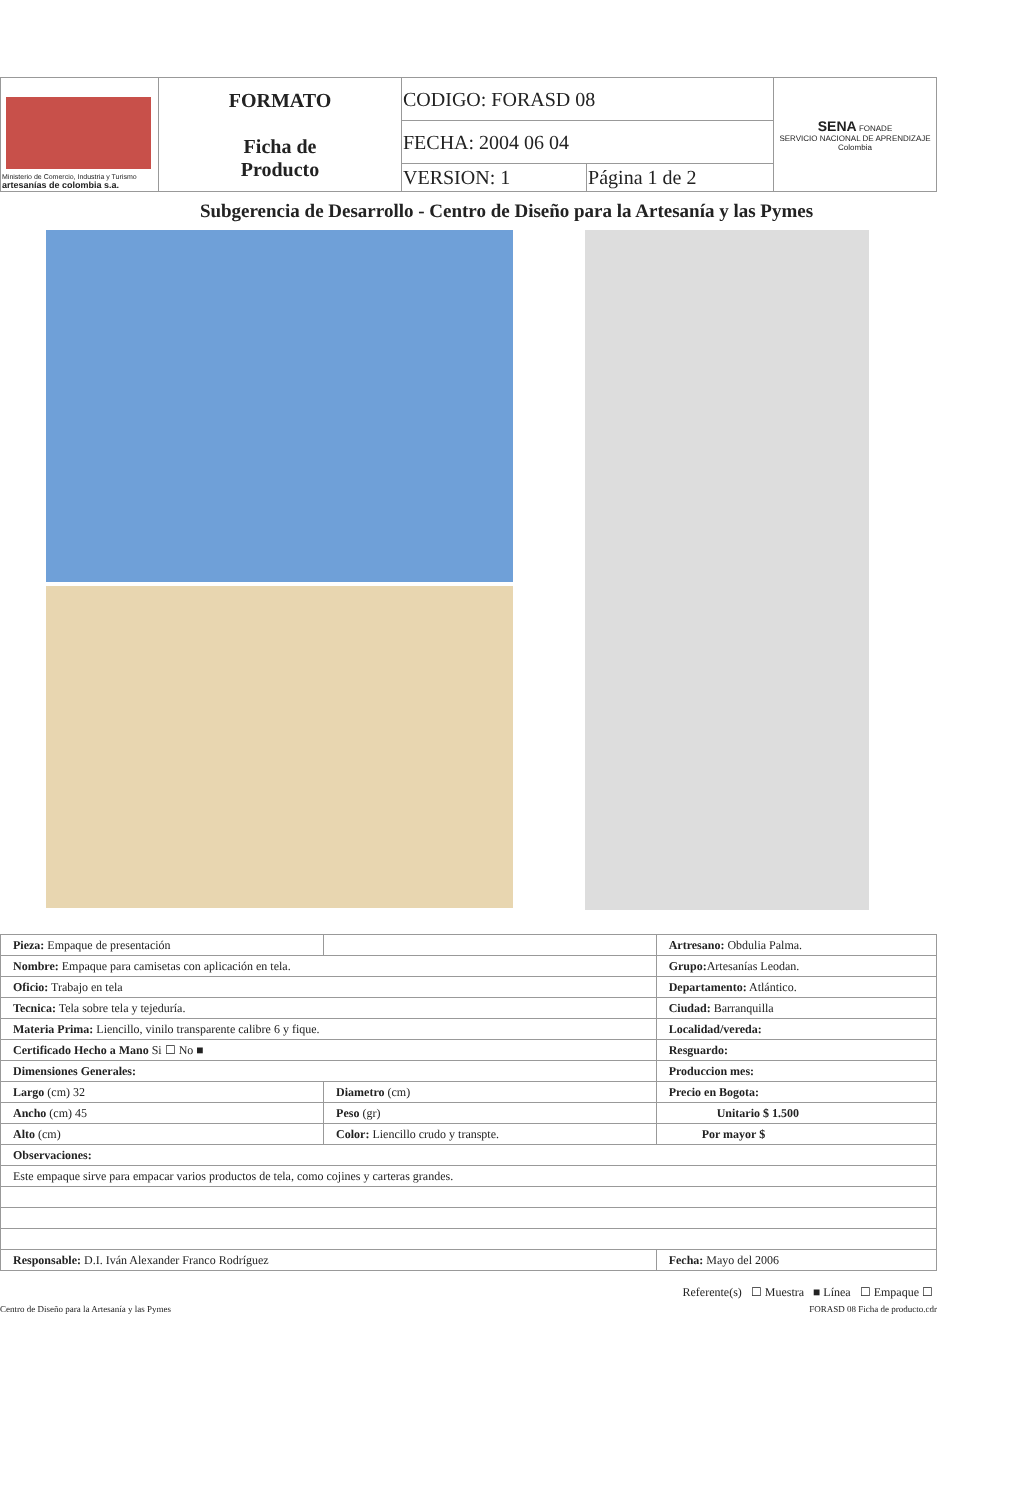| Ministerio de Comercio, Industria y Turismo artesanías de colombia s.a. | FORMATO Ficha de Producto | CODIGO: FORASD 08 | | SENA FONADE SERVICIO NACIONAL DE APRENDIZAJE Colombia |
| | | FECHA: 2004 06 04 | | |
| | | VERSION: 1 | Página 1 de 2 | |
Subgerencia de Desarrollo - Centro de Diseño para la Artesanía y las Pymes
| Pieza: Empaque de presentación | | Artresano: Obdulia Palma. |
| Nombre: Empaque para camisetas con aplicación en tela. | | Grupo: Artesanías Leodan. |
| Oficio: Trabajo en tela | | Departamento: Atlántico. |
| Tecnica: Tela sobre tela y tejeduría. | | Ciudad: Barranquilla |
| Materia Prima: Liencillo, vinilo transparente calibre 6 y fique. | | Localidad/vereda: |
| Certificado Hecho a Mano Si ☐ No ■ | | Resguardo: |
| Dimensiones Generales: | | Produccion mes: |
| Largo (cm) 32 | Diametro (cm) | Precio en Bogota: |
| Ancho (cm) 45 | Peso (gr) | Unitario $ 1.500 |
| Alto (cm) | Color: Liencillo crudo y transpte. | Por mayor $ |
| Observaciones: | | |
| Este empaque sirve para empacar varios productos de tela, como cojines y carteras grandes. | | |
| Responsable: D.I. Iván Alexander Franco Rodríguez | | Fecha: Mayo del 2006 |
Referente(s) ☐ Muestra ■ Línea ☐ Empaque ☐
Centro de Diseño para la Artesanía y las Pymes FORASD 08 Ficha de producto.cdr